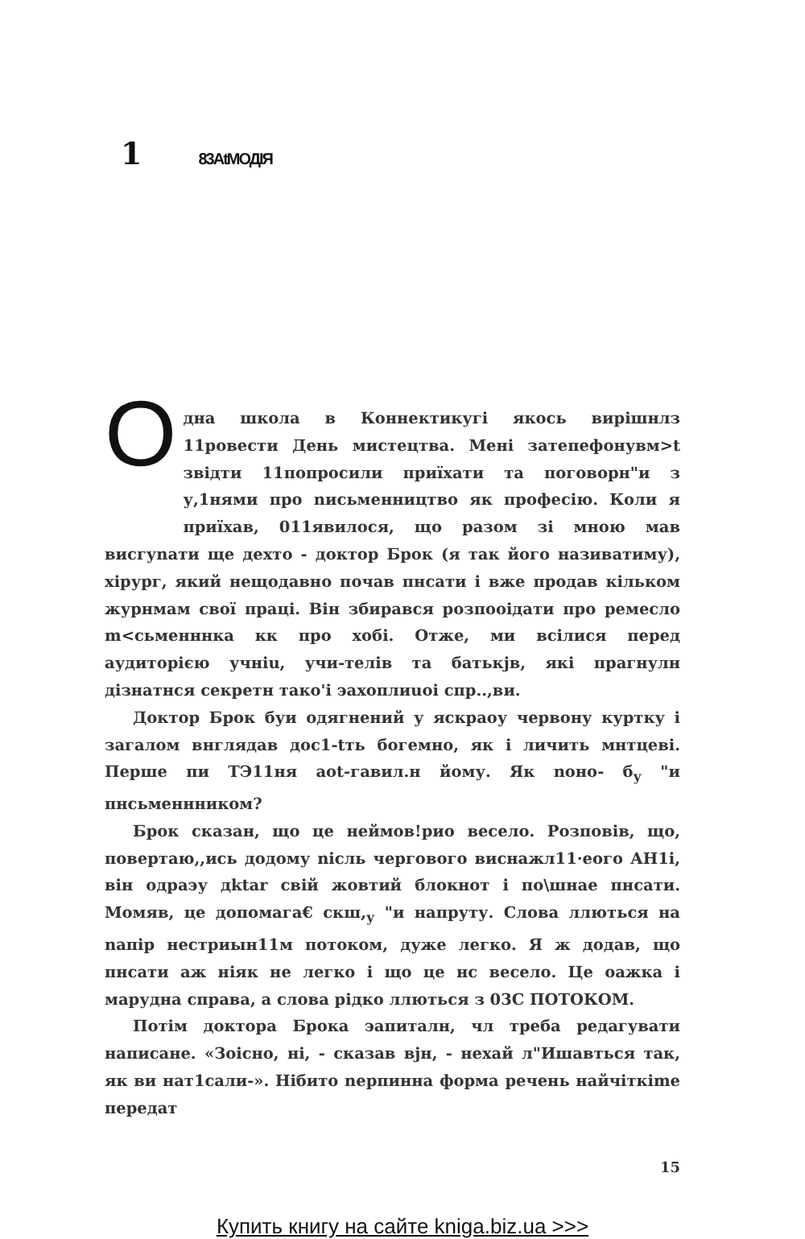1 83AtМОДІЯ
Одна школа в Коннектикугі якось вирішнлз 11ровести День мистецтва. Мені затепефонувм>t звідти 11попросили приїхати та поговорн"и з у,1нями про nисьменництво як професію. Коли я приїхав, 011явилося, що разом зі мною мав висгуnати ще дехто - доктор Брок (я так його називатиму), хірург, який нещодавно почав пнсати і вже продав кільком журнмам свої праці. Він збирався розпооідати про ремесло m<сьменннка кк про хобі. Отже, ми всілися перед аудиторією учніu, учи-телів та батькjв, які прагнулн дізнатнся секретн тако'і эахоплиuoi спр..,ви.
Доктор Брок буи одягнений у яскраоу червону куртку і загалом внглядав дос1-tть богемно, як і личить мнтцеві. Перше пи ТЭ11ня аоt-гавил.н йому. Як nоно- б<sub>у</sub> "и пнсьменнником?
Брок сказан, що це неймов!рио весело. Розповів, що, повертаю,,ись додому nісль чергового виснажл11·еого АН1і, він одраэу дktar свій жовтий блокнот і по\шнае пнсати. Момяв, це допомага€ скш,<sub>у</sub> "и напруту. Слова ллються на nапір нестриын11м потоком, дуже легко. Я ж додав, що пнсати аж ніяк не легко і що це нс весело. Це оажка і марудна справа, а слова рідко ллються з 03С ПОТОКОМ.
Потім доктора Брока эапиталн, чл треба редагувати написане. «Зоісно, ні, - сказав вjн, - нехай л"Ишавться так, як ви нат1сали-». Нібито nерпинна форма речень найчіткіmе передат
15
Купить книгу на сайте kniga.biz.ua >>>